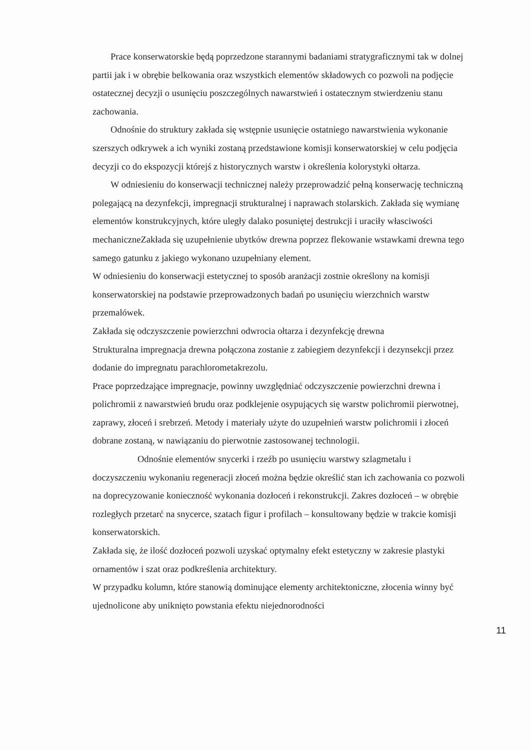Prace konserwatorskie będą poprzedzone starannymi badaniami stratygraficznymi tak w dolnej partii jak i w obrębie belkowania oraz wszystkich elementów składowych co pozwoli na podjęcie ostatecznej decyzji o usunięciu poszczególnych nawarstwień i ostatecznym stwierdzeniu stanu zachowania.
Odnośnie do struktury zakłada się wstępnie usunięcie ostatniego nawarstwienia wykonanie szerszych odkrywek a ich wyniki zostaną przedstawione komisji konserwatorskiej w celu podjęcia decyzji co do ekspozycji którejś z historycznych warstw i określenia kolorystyki ołtarza.
W odniesieniu do konserwacji technicznej należy przeprowadzić pełną konserwację techniczną polegającą na dezynfekcji, impregnacji strukturalnej i naprawach stolarskich. Zakłada się wymianę elementów konstrukcyjnych, które uległy dalako posuniętej destrukcji i uraciły własciwości mechaniczneZakłada się uzupełnienie ubytków drewna poprzez flekowanie wstawkami drewna tego samego gatunku z jakiego wykonano uzupełniany element.
W odniesieniu do konserwacji estetycznej to sposób aranżacji zostnie określony na komisji konserwatorskiej na podstawie przeprowadzonych badań po usunięciu wierzchnich warstw przemalówek.
Zakłada się odczyszczenie powierzchni odwrocia ołtarza i dezynfekcję drewna
Strukturalna impregnacja drewna połączona zostanie z zabiegiem dezynfekcji i dezynsekcji przez dodanie do impregnatu parachlorometakrezolu.
Prace poprzedzające impregnacje, powinny uwzględniać odczyszczenie powierzchni drewna i polichromii z nawarstwień brudu oraz podklejenie osypujących się warstw polichromii pierwotnej, zaprawy, złoceń i srebrzeń. Metody i materiały użyte do uzupełnień warstw polichromii i złoceń dobrane zostaną, w nawiązaniu do pierwotnie zastosowanej technologii.
Odnośnie elementów snycerki i rzeźb po usunięciu warstwy szlagmetalu i doczyszczeniu wykonaniu regeneracji złoceń można będzie określić stan ich zachowania co pozwoli na doprecyzowanie konieczność wykonania dozłoceń i rekonstrukcji. Zakres dozłoceń – w obrębie rozległych przetarć na snycerce, szatach figur i profilach – konsultowany będzie w trakcie komisji konserwatorskich.
Zakłada się, że ilość dozłoceń pozwoli uzyskać optymalny efekt estetyczny w zakresie plastyki ornamentów i szat oraz podkreślenia architektury.
W przypadku kolumn, które stanowią dominujące elementy architektoniczne, złocenia winny być ujednolicone aby uniknięto powstania efektu niejednorodności
11